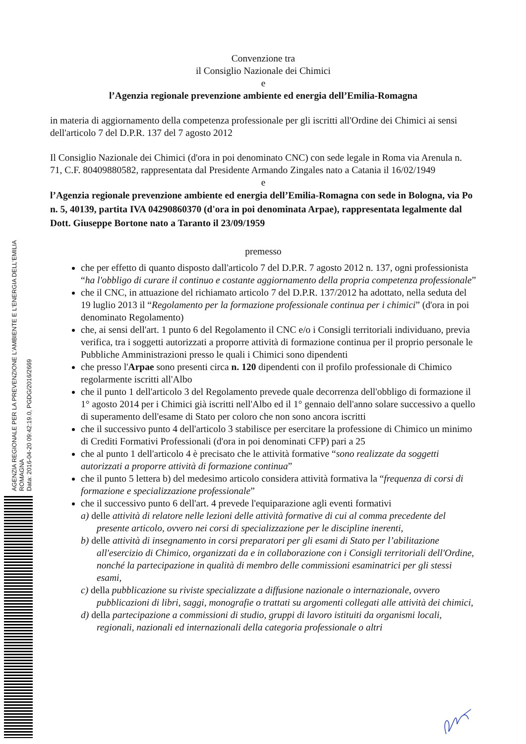AGENZIA REGIONALE PER LA PREVENZIONE L'AMBIENTE E L'ENERGIA DELL'EMILIA ROMAGNA
Data: 2016-04-20 09:42:19.0, PGDG/2016/2669
Convenzione tra
il Consiglio Nazionale dei Chimici
e
l’Agenzia regionale prevenzione ambiente ed energia dell’Emilia-Romagna
in materia di aggiornamento della competenza professionale per gli iscritti all'Ordine dei Chimici ai sensi dell'articolo 7 del D.P.R. 137 del 7 agosto 2012
Il Consiglio Nazionale dei Chimici (d'ora in poi denominato CNC) con sede legale in Roma via Arenula n. 71, C.F. 80409880582, rappresentata dal Presidente Armando Zingales nato a Catania il 16/02/1949
e
l’Agenzia regionale prevenzione ambiente ed energia dell’Emilia-Romagna con sede in Bologna, via Po n. 5, 40139, partita IVA 04290860370 (d'ora in poi denominata Arpae), rappresentata legalmente dal Dott. Giuseppe Bortone nato a Taranto il 23/09/1959
premesso
che per effetto di quanto disposto dall'articolo 7 del D.P.R. 7 agosto 2012 n. 137, ogni professionista “ha l'obbligo di curare il continuo e costante aggiornamento della propria competenza professionale”
che il CNC, in attuazione del richiamato articolo 7 del D.P.R. 137/2012 ha adottato, nella seduta del 19 luglio 2013 il “Regolamento per la formazione professionale continua per i chimici” (d'ora in poi denominato Regolamento)
che, ai sensi dell'art. 1 punto 6 del Regolamento il CNC e/o i Consigli territoriali individuano, previa verifica, tra i soggetti autorizzati a proporre attività di formazione continua per il proprio personale le Pubbliche Amministrazioni presso le quali i Chimici sono dipendenti
che presso l'Arpae sono presenti circa n. 120 dipendenti con il profilo professionale di Chimico regolarmente iscritti all'Albo
che il punto 1 dell'articolo 3 del Regolamento prevede quale decorrenza dell'obbligo di formazione il 1° agosto 2014 per i Chimici già iscritti nell'Albo ed il 1° gennaio dell'anno solare successivo a quello di superamento dell'esame di Stato per coloro che non sono ancora iscritti
che il successivo punto 4 dell'articolo 3 stabilisce per esercitare la professione di Chimico un minimo di Crediti Formativi Professionali (d'ora in poi denominati CFP) pari a 25
che al punto 1 dell'articolo 4 è precisato che le attività formative “sono realizzate da soggetti autorizzati a proporre attività di formazione continua”
che il punto 5 lettera b) del medesimo articolo considera attività formativa la “frequenza di corsi di formazione e specializzazione professionale”
che il successivo punto 6 dell'art. 4 prevede l'equiparazione agli eventi formativi
a) delle attività di relatore nelle lezioni delle attività formative di cui al comma precedente del presente articolo, ovvero nei corsi di specializzazione per le discipline inerenti,
b) delle attività di insegnamento in corsi preparatori per gli esami di Stato per l’abilitazione all'esercizio di Chimico, organizzati da e in collaborazione con i Consigli territoriali dell'Ordine, nonché la partecipazione in qualità di membro delle commissioni esaminatrici per gli stessi esami,
c) della pubblicazione su riviste specializzate a diffusione nazionale o internazionale, ovvero pubblicazioni di libri, saggi, monografie o trattati su argomenti collegati alle attività dei chimici,
d) della partecipazione a commissioni di studio, gruppi di lavoro istituiti da organismi locali, regionali, nazionali ed internazionali della categoria professionale o altri